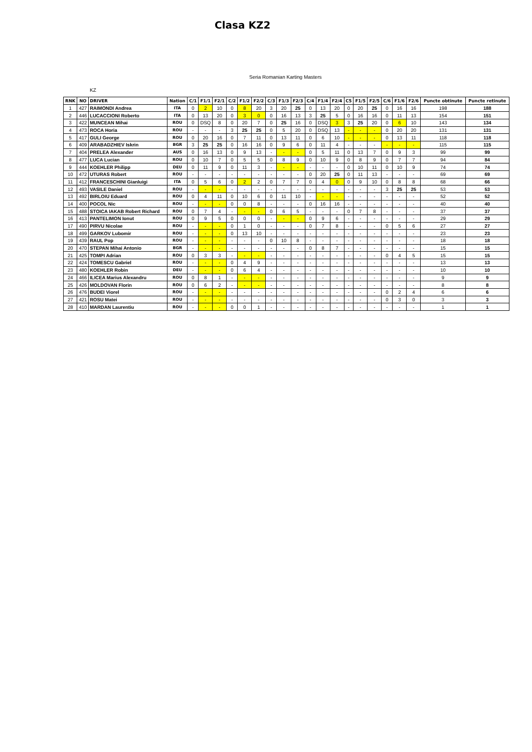Clasa KZ2
Seria Romanian Karting Masters
KZ
| RNK | NO | DRIVER | Nation | C/1 | F1/1 | F2/1 | C/2 | F1/2 | F2/2 | C/3 | F1/3 | F2/3 | C/4 | F1/4 | F2/4 | C5 | F1/5 | F2/5 | C/6 | F1/6 | F2/6 | Puncte obtinute | Puncte retinute |
| --- | --- | --- | --- | --- | --- | --- | --- | --- | --- | --- | --- | --- | --- | --- | --- | --- | --- | --- | --- | --- | --- | --- | --- |
| 1 | 427 | RAIMONDI Andrea | ITA | 0 | 2 | 10 | 0 | 8 | 20 | 3 | 20 | 25 | 0 | 13 | 20 | 0 | 20 | 25 | 0 | 16 | 16 | 198 | 188 |
| 2 | 446 | LUCACCIONI Roberto | ITA | 0 | 13 | 20 | 0 | 3 | 0 | 0 | 16 | 13 | 3 | 25 | 5 | 0 | 16 | 16 | 0 | 11 | 13 | 154 | 151 |
| 3 | 422 | MUNCEAN Mihai | ROU | 0 | DSQ | 8 | 0 | 20 | 7 | 0 | 25 | 16 | 0 | DSQ | 3 | 3 | 25 | 20 | 0 | 6 | 10 | 143 | 134 |
| 4 | 473 | ROCA Horia | ROU | - | - | - | 3 | 25 | 25 | 0 | 5 | 20 | 0 | DSQ | 13 | - | - | - | 0 | 20 | 20 | 131 | 131 |
| 5 | 417 | GULI George | ROU | 0 | 20 | 16 | 0 | 7 | 11 | 0 | 13 | 11 | 0 | 6 | 10 | - | - | - | 0 | 13 | 11 | 118 | 118 |
| 6 | 409 | ARABADZHIEV Iskrin | BGR | 3 | 25 | 25 | 0 | 16 | 16 | 0 | 9 | 6 | 0 | 11 | 4 | - | - | - | - | - | - | 115 | 115 |
| 7 | 404 | PRELEA Alexander | AUS | 0 | 16 | 13 | 0 | 9 | 13 | - | - | - | 0 | 5 | 11 | 0 | 13 | 7 | 0 | 9 | 3 | 99 | 99 |
| 8 | 477 | LUCA Lucian | ROU | 0 | 10 | 7 | 0 | 5 | 5 | 0 | 8 | 9 | 0 | 10 | 9 | 0 | 8 | 9 | 0 | 7 | 7 | 94 | 84 |
| 9 | 444 | KOEHLER Philipp | DEU | 0 | 11 | 9 | 0 | 11 | 3 | - | - | - | - | - | - | 0 | 10 | 11 | 0 | 10 | 9 | 74 | 74 |
| 10 | 472 | UTURAS Robert | ROU | - | - | - | - | - | - | - | - | - | 0 | 20 | 25 | 0 | 11 | 13 | - | - | - | 69 | 69 |
| 11 | 412 | FRANCESCHINI Gianluigi | ITA | 0 | 5 | 6 | 0 | 2 | 2 | 0 | 7 | 7 | 0 | 4 | 0 | 0 | 9 | 10 | 0 | 8 | 8 | 68 | 66 |
| 12 | 493 | VASILE Daniel | ROU | - | - | - | - | - | - | - | - | - | - | - | - | - | - | - | 3 | 25 | 25 | 53 | 53 |
| 13 | 492 | BIRLOIU Eduard | ROU | 0 | 4 | 11 | 0 | 10 | 6 | 0 | 11 | 10 | - | - | - | - | - | - | - | - | - | 52 | 52 |
| 14 | 400 | POCOL Nic | ROU | - | - | - | 0 | 0 | 8 | - | - | - | 0 | 16 | 16 | - | - | - | - | - | - | 40 | 40 |
| 15 | 488 | STOICA IAKAB Robert Richard | ROU | 0 | 7 | 4 | - | - | - | 0 | 6 | 5 | - | - | - | 0 | 7 | 8 | - | - | - | 37 | 37 |
| 16 | 413 | PANTELIMON Ionut | ROU | 0 | 9 | 5 | 0 | 0 | 0 | - | - | - | 0 | 9 | 6 | - | - | - | - | - | - | 29 | 29 |
| 17 | 490 | PIRVU Nicolae | ROU | - | - | - | 0 | 1 | 0 | - | - | - | 0 | 7 | 8 | - | - | - | 0 | 5 | 6 | 27 | 27 |
| 18 | 499 | GARKOV Lubomir | ROU | - | - | - | 0 | 13 | 10 | - | - | - | - | - | - | - | - | - | - | - | - | 23 | 23 |
| 19 | 439 | RAUL Pop | ROU | - | - | - | - | - | - | 0 | 10 | 8 | - | - | - | - | - | - | - | - | - | 18 | 18 |
| 20 | 470 | STEPAN Mihai Antonio | BGR | - | - | - | - | - | - | - | - | - | 0 | 8 | 7 | - | - | - | - | - | - | 15 | 15 |
| 21 | 425 | TOMPI Adrian | ROU | 0 | 3 | 3 | - | - | - | - | - | - | - | - | - | - | - | - | 0 | 4 | 5 | 15 | 15 |
| 22 | 424 | TOMESCU Gabriel | ROU | - | - | - | 0 | 4 | 9 | - | - | - | - | - | - | - | - | - | - | - | - | 13 | 13 |
| 23 | 480 | KOEHLER Robin | DEU | - | - | - | 0 | 6 | 4 | - | - | - | - | - | - | - | - | - | - | - | - | 10 | 10 |
| 24 | 466 | ILICEA Marius Alexandru | ROU | 0 | 8 | 1 | - | - | - | - | - | - | - | - | - | - | - | - | - | - | - | 9 | 9 |
| 25 | 426 | MOLDOVAN Florin | ROU | 0 | 6 | 2 | - | - | - | - | - | - | - | - | - | - | - | - | - | - | - | 8 | 8 |
| 26 | 476 | BUDEI Viorel | ROU | - | - | - | - | - | - | - | - | - | - | - | - | - | - | - | 0 | 2 | 4 | 6 | 6 |
| 27 | 421 | ROSU Matei | ROU | - | - | - | - | - | - | - | - | - | - | - | - | - | - | - | 0 | 3 | 0 | 3 | 3 |
| 28 | 410 | MARDAN Laurentiu | ROU | - | - | - | 0 | 0 | 1 | - | - | - | - | - | - | - | - | - | - | - | - | 1 | 1 |